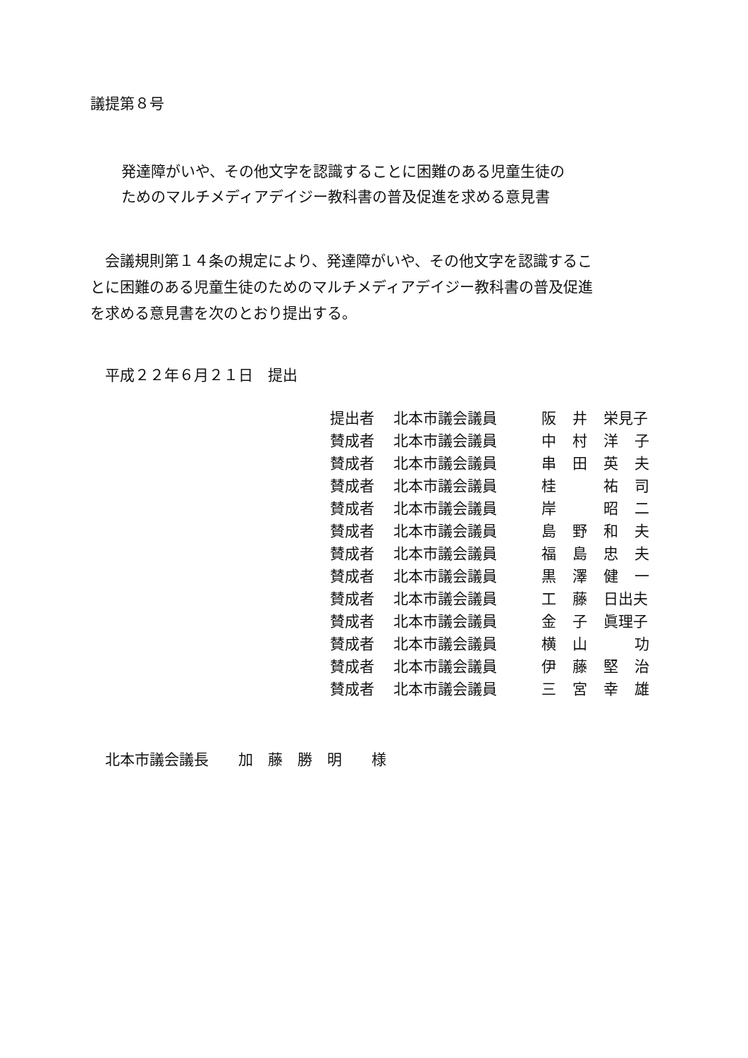議提第８号
発達障がいや、その他文字を認識することに困難のある児童生徒の
ためのマルチメディアデイジー教科書の普及促進を求める意見書
　会議規則第１４条の規定により、発達障がいや、その他文字を認識するこ
とに困難のある児童生徒のためのマルチメディアデイジー教科書の普及促進
を求める意見書を次のとおり提出する。
　平成２２年６月２１日　提出
| 提出者 | 北本市議会議員 | 阪 | 井 | 栄見子 | |
| 賛成者 | 北本市議会議員 | 中 | 村 | 洋 | 子 |
| 賛成者 | 北本市議会議員 | 串 | 田 | 英 | 夫 |
| 賛成者 | 北本市議会議員 | 桂 | | 祐 | 司 |
| 賛成者 | 北本市議会議員 | 岸 | | 昭 | 二 |
| 賛成者 | 北本市議会議員 | 島 | 野 | 和 | 夫 |
| 賛成者 | 北本市議会議員 | 福 | 島 | 忠 | 夫 |
| 賛成者 | 北本市議会議員 | 黒 | 澤 | 健 | 一 |
| 賛成者 | 北本市議会議員 | 工 | 藤 | 日出夫 | |
| 賛成者 | 北本市議会議員 | 金 | 子 | 眞理子 | |
| 賛成者 | 北本市議会議員 | 横 | 山 | | 功 |
| 賛成者 | 北本市議会議員 | 伊 | 藤 | 堅 | 治 |
| 賛成者 | 北本市議会議員 | 三 | 宮 | 幸 | 雄 |
　北本市議会議長　　加　藤　勝　明　　様